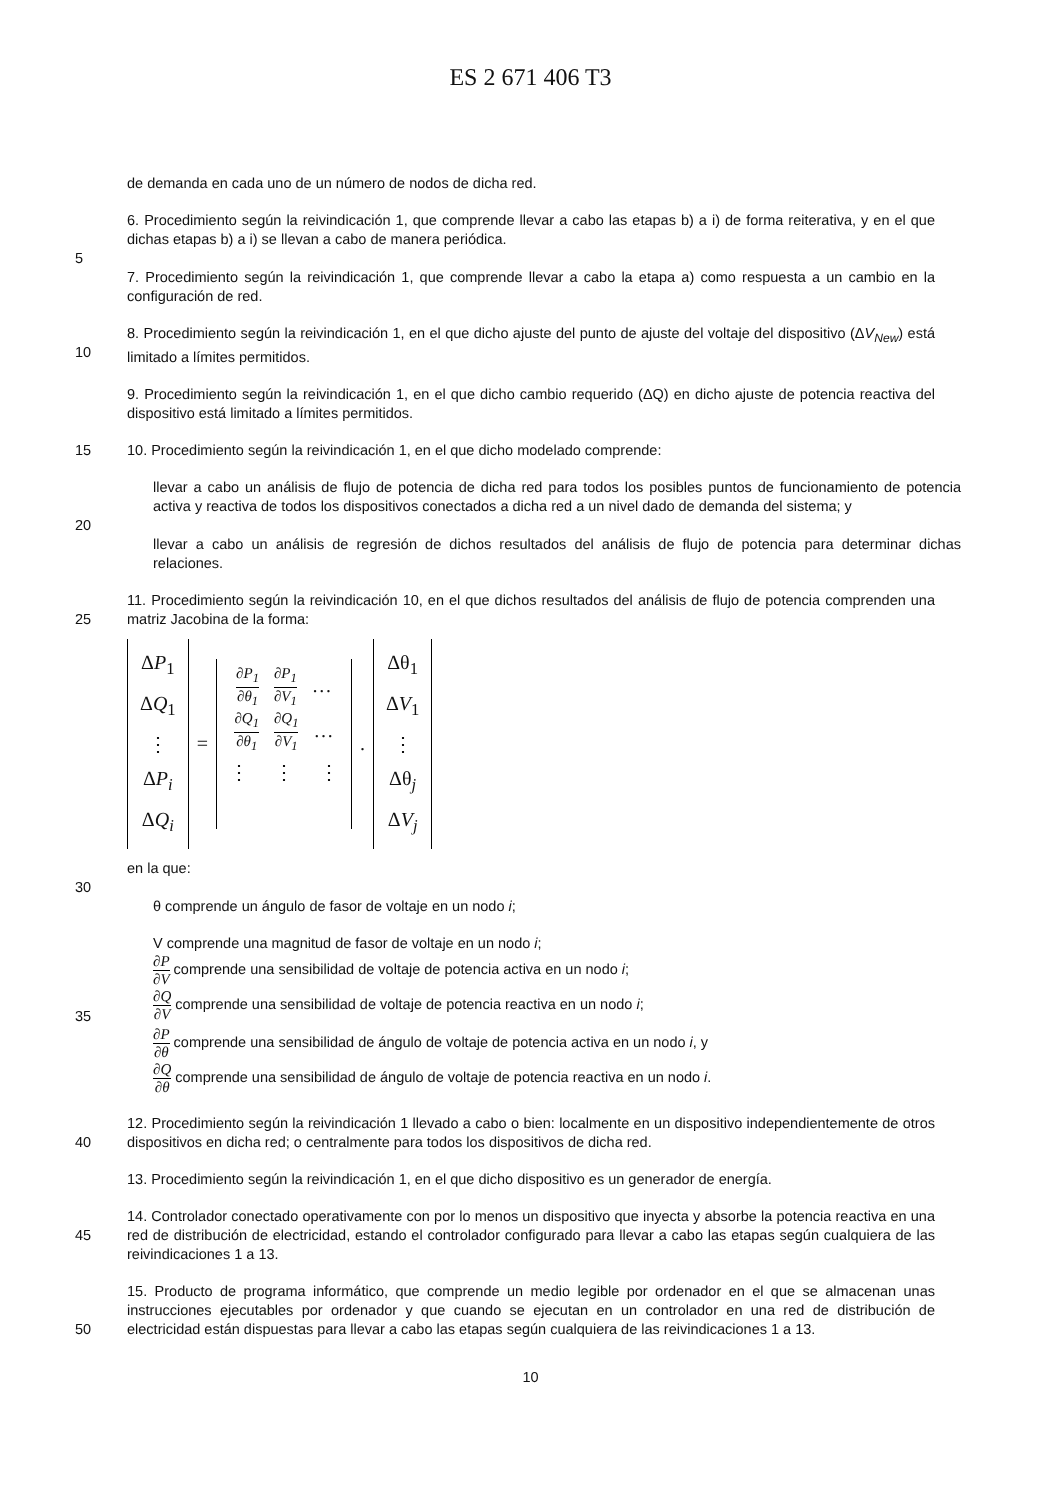ES 2 671 406 T3
de demanda en cada uno de un número de nodos de dicha red.
6. Procedimiento según la reivindicación 1, que comprende llevar a cabo las etapas b) a i) de forma reiterativa, y en el que dichas etapas b) a i) se llevan a cabo de manera periódica.
5
7. Procedimiento según la reivindicación 1, que comprende llevar a cabo la etapa a) como respuesta a un cambio en la configuración de red.
10 8. Procedimiento según la reivindicación 1, en el que dicho ajuste del punto de ajuste del voltaje del dispositivo (ΔV<sub>New</sub>) está limitado a límites permitidos.
9. Procedimiento según la reivindicación 1, en el que dicho cambio requerido (ΔQ) en dicho ajuste de potencia reactiva del dispositivo está limitado a límites permitidos.
15 10. Procedimiento según la reivindicación 1, en el que dicho modelado comprende:
llevar a cabo un análisis de flujo de potencia de dicha red para todos los posibles puntos de funcionamiento de potencia activa y reactiva de todos los dispositivos conectados a dicha red a un nivel dado de demanda del sistema; y
20
llevar a cabo un análisis de regresión de dichos resultados del análisis de flujo de potencia para determinar dichas relaciones.
25 11. Procedimiento según la reivindicación 10, en el que dichos resultados del análisis de flujo de potencia comprenden una matriz Jacobina de la forma:
ΔP<sub>1</sub>
ΔQ<sub>1</sub>
⋮
ΔP<sub>i</sub>
ΔQ<sub>i</sub>
=
∂P<sub>1</sub> ∂θ<sub>1</sub> ∂P<sub>1</sub> ∂V<sub>1</sub> …
∂Q<sub>1</sub> ∂θ<sub>1</sub> ∂Q<sub>1</sub> ∂V<sub>1</sub> …
⋮ ⋮ ⋮
.
Δθ<sub>1</sub>
ΔV<sub>1</sub>
⋮
Δθ<sub>j</sub>
ΔV<sub>j</sub>
en la que:
30
θ comprende un ángulo de fasor de voltaje en un nodo i;
V comprende una magnitud de fasor de voltaje en un nodo i;
∂P ∂V comprende una sensibilidad de voltaje de potencia activa en un nodo i;
35
∂Q ∂V comprende una sensibilidad de voltaje de potencia reactiva en un nodo i;
∂P ∂θ comprende una sensibilidad de ángulo de voltaje de potencia activa en un nodo i, y
∂Q ∂θ comprende una sensibilidad de ángulo de voltaje de potencia reactiva en un nodo i.
40 12. Procedimiento según la reivindicación 1 llevado a cabo o bien: localmente en un dispositivo independientemente de otros dispositivos en dicha red; o centralmente para todos los dispositivos de dicha red.
13. Procedimiento según la reivindicación 1, en el que dicho dispositivo es un generador de energía.
45 14. Controlador conectado operativamente con por lo menos un dispositivo que inyecta y absorbe la potencia reactiva en una red de distribución de electricidad, estando el controlador configurado para llevar a cabo las etapas según cualquiera de las reivindicaciones 1 a 13.
50 15. Producto de programa informático, que comprende un medio legible por ordenador en el que se almacenan unas instrucciones ejecutables por ordenador y que cuando se ejecutan en un controlador en una red de distribución de electricidad están dispuestas para llevar a cabo las etapas según cualquiera de las reivindicaciones 1 a 13.
10